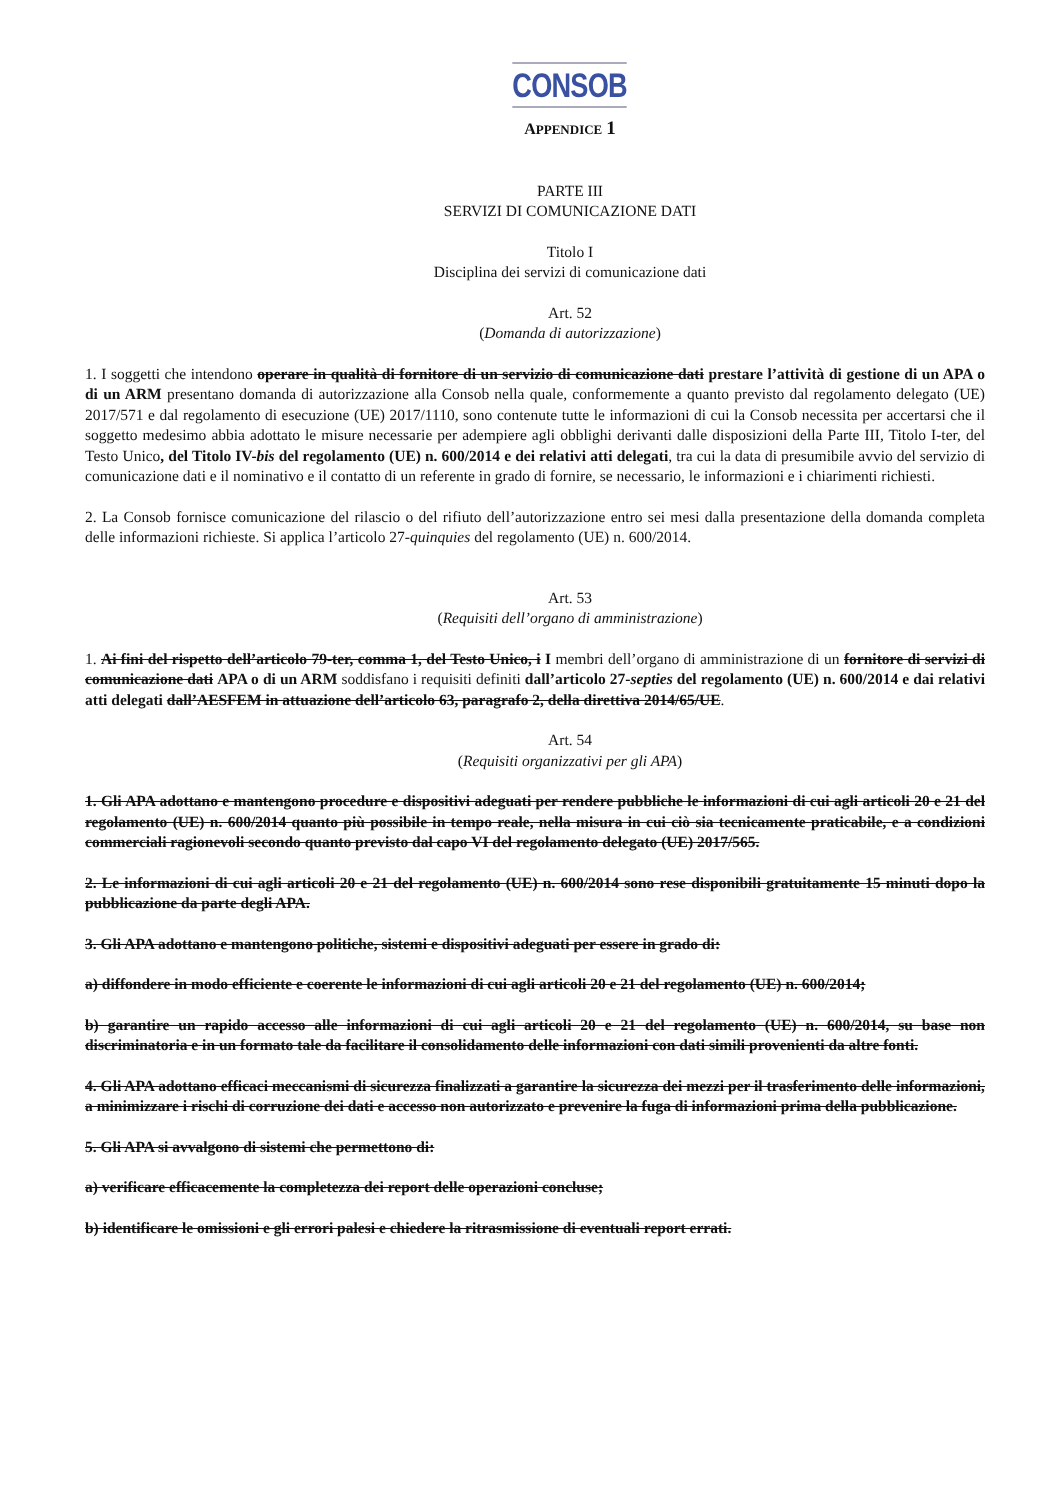CONSOB
APPENDICE 1
PARTE III
SERVIZI DI COMUNICAZIONE DATI
Titolo I
Disciplina dei servizi di comunicazione dati
Art. 52
(Domanda di autorizzazione)
1. I soggetti che intendono operare in qualità di fornitore di un servizio di comunicazione dati prestare l’attività di gestione di un APA o di un ARM presentano domanda di autorizzazione alla Consob nella quale, conformemente a quanto previsto dal regolamento delegato (UE) 2017/571 e dal regolamento di esecuzione (UE) 2017/1110, sono contenute tutte le informazioni di cui la Consob necessita per accertarsi che il soggetto medesimo abbia adottato le misure necessarie per adempiere agli obblighi derivanti dalle disposizioni della Parte III, Titolo I-ter, del Testo Unico, del Titolo IV-bis del regolamento (UE) n. 600/2014 e dei relativi atti delegati, tra cui la data di presumibile avvio del servizio di comunicazione dati e il nominativo e il contatto di un referente in grado di fornire, se necessario, le informazioni e i chiarimenti richiesti.
2. La Consob fornisce comunicazione del rilascio o del rifiuto dell’autorizzazione entro sei mesi dalla presentazione della domanda completa delle informazioni richieste. Si applica l’articolo 27-quinquies del regolamento (UE) n. 600/2014.
Art. 53
(Requisiti dell’organo di amministrazione)
1. Ai fini del rispetto dell’articolo 79-ter, comma 1, del Testo Unico, i I membri dell’organo di amministrazione di un fornitore di servizi di comunicazione dati APA o di un ARM soddisfano i requisiti definiti dall’articolo 27-septies del regolamento (UE) n. 600/2014 e dai relativi atti delegati dall’AESFEM in attuazione dell’articolo 63, paragrafo 2, della direttiva 2014/65/UE.
Art. 54
(Requisiti organizzativi per gli APA)
1. Gli APA adottano e mantengono procedure e dispositivi adeguati per rendere pubbliche le informazioni di cui agli articoli 20 e 21 del regolamento (UE) n. 600/2014 quanto più possibile in tempo reale, nella misura in cui ciò sia tecnicamente praticabile, e a condizioni commerciali ragionevoli secondo quanto previsto dal capo VI del regolamento delegato (UE) 2017/565.
2. Le informazioni di cui agli articoli 20 e 21 del regolamento (UE) n. 600/2014 sono rese disponibili gratuitamente 15 minuti dopo la pubblicazione da parte degli APA.
3. Gli APA adottano e mantengono politiche, sistemi e dispositivi adeguati per essere in grado di:
a) diffondere in modo efficiente e coerente le informazioni di cui agli articoli 20 e 21 del regolamento (UE) n. 600/2014;
b) garantire un rapido accesso alle informazioni di cui agli articoli 20 e 21 del regolamento (UE) n. 600/2014, su base non discriminatoria e in un formato tale da facilitare il consolidamento delle informazioni con dati simili provenienti da altre fonti.
4. Gli APA adottano efficaci meccanismi di sicurezza finalizzati a garantire la sicurezza dei mezzi per il trasferimento delle informazioni, a minimizzare i rischi di corruzione dei dati e accesso non autorizzato e prevenire la fuga di informazioni prima della pubblicazione.
5. Gli APA si avvalgono di sistemi che permettono di:
a) verificare efficacemente la completezza dei report delle operazioni concluse;
b) identificare le omissioni e gli errori palesi e chiedere la ritrasmissione di eventuali report errati.